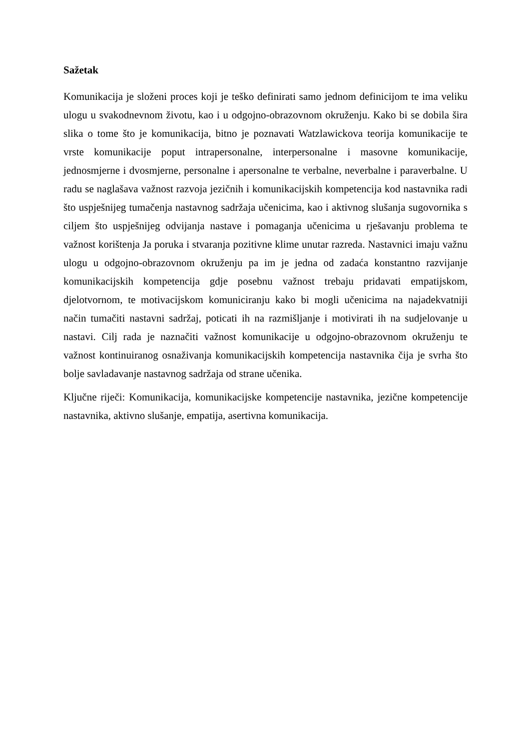Sažetak
Komunikacija je složeni proces koji je teško definirati samo jednom definicijom te ima veliku ulogu u svakodnevnom životu, kao i u odgojno-obrazovnom okruženju. Kako bi se dobila šira slika o tome što je komunikacija, bitno je poznavati Watzlawickova teorija komunikacije te vrste komunikacije poput intrapersonalne, interpersonalne i masovne komunikacije, jednosmjerne i dvosmjerne, personalne i apersonalne te verbalne, neverbalne i paraverbalne. U radu se naglašava važnost razvoja jezičnih i komunikacijskih kompetencija kod nastavnika radi što uspješnijeg tumačenja nastavnog sadržaja učenicima, kao i aktivnog slušanja sugovornika s ciljem što uspješnijeg odvijanja nastave i pomaganja učenicima u rješavanju problema te važnost korištenja Ja poruka i stvaranja pozitivne klime unutar razreda. Nastavnici imaju važnu ulogu u odgojno-obrazovnom okruženju pa im je jedna od zadaća konstantno razvijanje komunikacijskih kompetencija gdje posebnu važnost trebaju pridavati empatijskom, djelotvornom, te motivacijskom komuniciranju kako bi mogli učenicima na najadekvatniji način tumačiti nastavni sadržaj, poticati ih na razmišljanje i motivirati ih na sudjelovanje u nastavi. Cilj rada je naznačiti važnost komunikacije u odgojno-obrazovnom okruženju te važnost kontinuiranog osnaživanja komunikacijskih kompetencija nastavnika čija je svrha što bolje savladavanje nastavnog sadržaja od strane učenika.
Ključne riječi: Komunikacija, komunikacijske kompetencije nastavnika, jezične kompetencije nastavnika, aktivno slušanje, empatija, asertivna komunikacija.